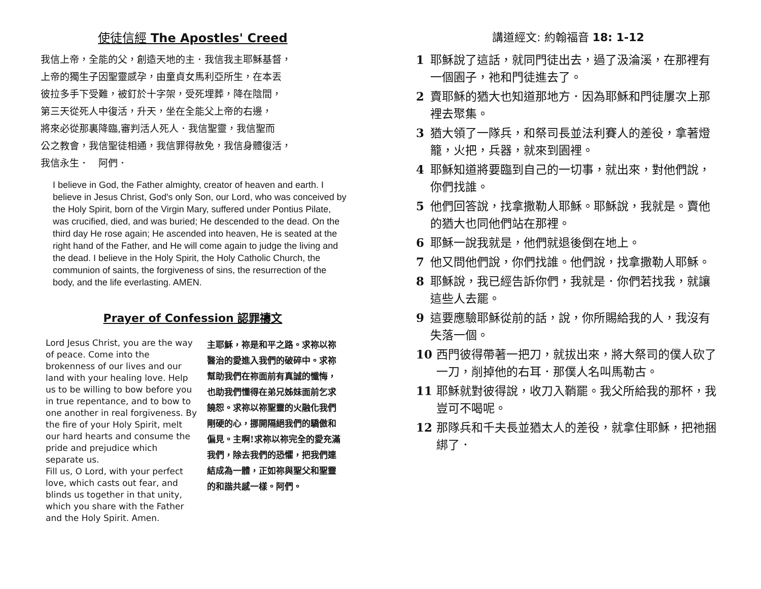使徒信經 The Apostles' Creed
我信上帝，全能的父，創造天地的主．我信我主耶穌基督，
上帝的獨生子因聖靈感孕，由童貞女馬利亞所生，在本丟
彼拉多手下受難，被釘於十字架，受死埋葬，降在陰間，
第三天從死人中復活，升天，坐在全能父上帝的右邊，
將來必從那裏降臨,審判活人死人．我信聖靈，我信聖而
公之教會，我信聖徒相通，我信罪得赦免，我信身體復活，
我信永生．　阿們．
I believe in God, the Father almighty, creator of heaven and earth. I believe in Jesus Christ, God's only Son, our Lord, who was conceived by the Holy Spirit, born of the Virgin Mary, suffered under Pontius Pilate, was crucified, died, and was buried; He descended to the dead. On the third day He rose again; He ascended into heaven, He is seated at the right hand of the Father, and He will come again to judge the living and the dead. I believe in the Holy Spirit, the Holy Catholic Church, the communion of saints, the forgiveness of sins, the resurrection of the body, and the life everlasting. AMEN.
Prayer of Confession 認罪禱文
Lord Jesus Christ, you are the way of peace. Come into the brokenness of our lives and our land with your healing love. Help us to be willing to bow before you in true repentance, and to bow to one another in real forgiveness. By the fire of your Holy Spirit, melt our hard hearts and consume the pride and prejudice which separate us.
Fill us, O Lord, with your perfect love, which casts out fear, and blinds us together in that unity, which you share with the Father and the Holy Spirit. Amen.
主耶穌，祢是和平之路。求祢以祢醫治的愛進入我們的破碎中。求祢幫助我們在祢面前有真誠的懺悔，也助我們懂得在弟兄姊妹面前乞求饒恕。求祢以祢聖靈的火融化我們剛硬的心，挪開隔絕我們的驕傲和偏見。主啊!求祢以祢完全的愛充滿我們，除去我們的恐懼，把我們連結成為一體，正如祢與聖父和聖靈的和諧共感一樣。阿們。
講道經文: 約翰福音 18: 1-12
1 耶穌說了這話，就同門徒出去，過了汲淪溪，在那裡有一個園子，祂和門徒進去了。
2 賣耶穌的猶大也知道那地方．因為耶穌和門徒屢次上那裡去聚集。
3 猶大領了一隊兵，和祭司長並法利賽人的差役，拿著燈籠，火把，兵器，就來到園裡。
4 耶穌知道將要臨到自己的一切事，就出來，對他們說，你們找誰。
5 他們回答說，找拿撒勒人耶穌。耶穌說，我就是。賣他的猶大也同他們站在那裡。
6 耶穌一說我就是，他們就退後倒在地上。
7 他又問他們說，你們找誰。他們說，找拿撒勒人耶穌。
8 耶穌說，我已經告訴你們，我就是．你們若找我，就讓這些人去罷。
9 這要應驗耶穌從前的話，說，你所賜給我的人，我沒有失落一個。
10 西門彼得帶著一把刀，就拔出來，將大祭司的僕人砍了一刀，削掉他的右耳．那僕人名叫馬勒古。
11 耶穌就對彼得說，收刀入鞘罷。我父所給我的那杯，我豈可不喝呢。
12 那隊兵和千夫長並猶太人的差役，就拿住耶穌，把祂捆綁了．